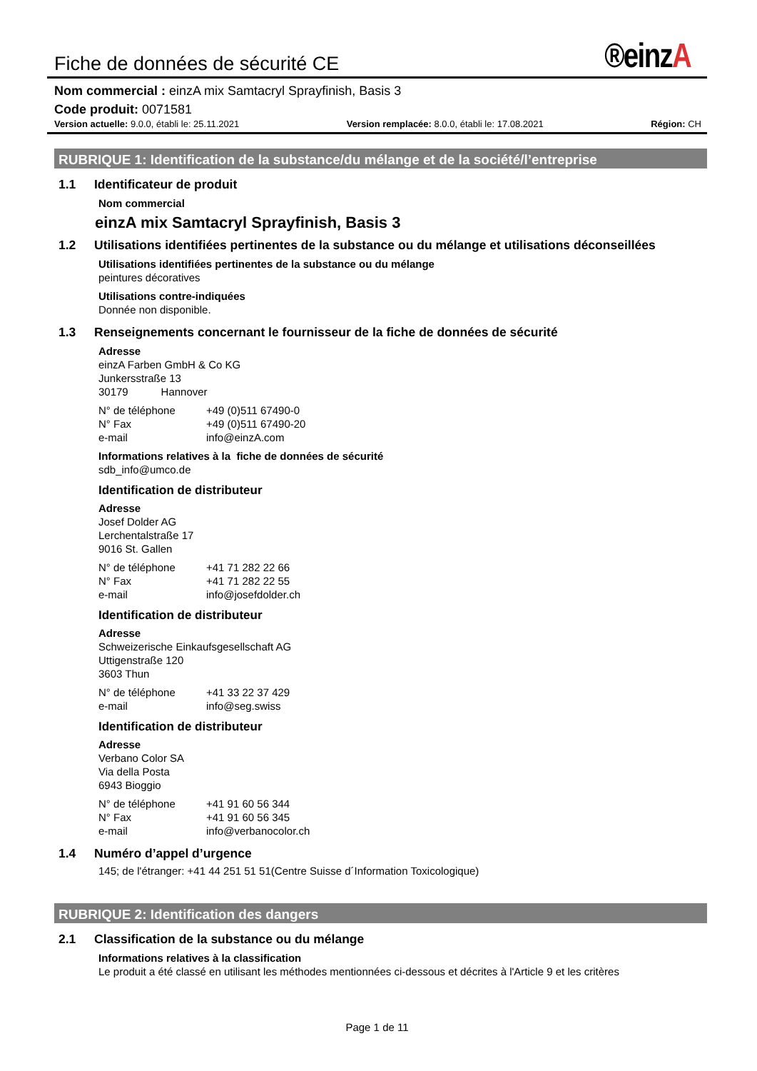Fiche de données de sécurité CE
®einzA
Nom commercial : einzA mix Samtacryl Sprayfinish, Basis 3
Code produit: 0071581
Version actuelle: 9.0.0, établi le: 25.11.2021
Version remplacée: 8.0.0, établi le: 17.08.2021
Région: CH
RUBRIQUE 1: Identification de la substance/du mélange et de la société/l’entreprise
1.1 Identificateur de produit
Nom commercial
einzA mix Samtacryl Sprayfinish, Basis 3
1.2 Utilisations identifiées pertinentes de la substance ou du mélange et utilisations déconseillées
Utilisations identifiées pertinentes de la substance ou du mélange
peintures décoratives
Utilisations contre-indiquées
Donnée non disponible.
1.3 Renseignements concernant le fournisseur de la fiche de données de sécurité
Adresse
einzA Farben GmbH & Co KG
Junkersstraße 13
30179 Hannover
N° de téléphone +49 (0)511 67490-0
N° Fax +49 (0)511 67490-20
e-mail info@einzA.com
Informations relatives à la fiche de données de sécurité
sdb_info@umco.de
Identification de distributeur
Adresse
Josef Dolder AG
Lerchentalstraße 17
9016 St. Gallen
N° de téléphone +41 71 282 22 66
N° Fax +41 71 282 22 55
e-mail info@josefdolder.ch
Identification de distributeur
Adresse
Schweizerische Einkaufsgesellschaft AG
Uttigenstraße 120
3603 Thun
N° de téléphone +41 33 22 37 429
e-mail info@seg.swiss
Identification de distributeur
Adresse
Verbano Color SA
Via della Posta
6943 Bioggio
N° de téléphone +41 91 60 56 344
N° Fax +41 91 60 56 345
e-mail info@verbanocolor.ch
1.4 Numéro d’appel d’urgence
145; de l'étranger: +41 44 251 51 51(Centre Suisse d´Information Toxicologique)
RUBRIQUE 2: Identification des dangers
2.1 Classification de la substance ou du mélange
Informations relatives à la classification
Le produit a été classé en utilisant les méthodes mentionnées ci-dessous et décrites à l'Article 9 et les critères
Page 1 de 11